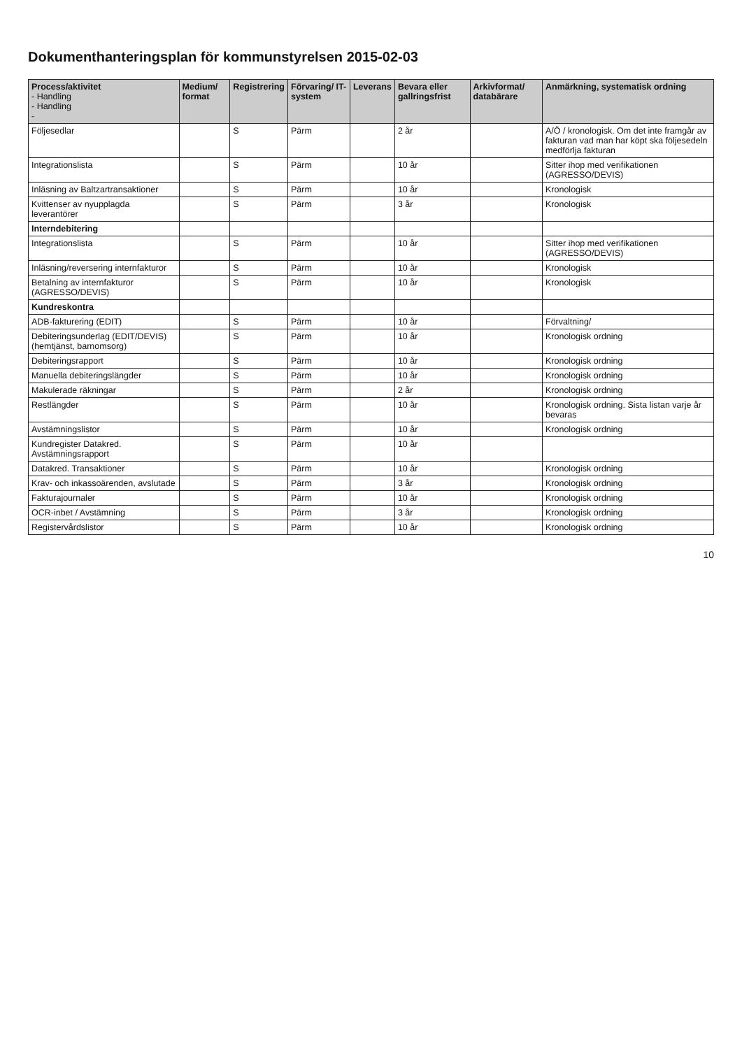Dokumenthanteringsplan för kommunstyrelsen 2015-02-03
| Process/aktivitet - Handling - Handling - | Medium/ format | Registrering | Förvaring/ IT-system | Leverans | Bevara eller gallringsfrist | Arkivformat/ databärare | Anmärkning, systematisk ordning |
| --- | --- | --- | --- | --- | --- | --- | --- |
| Följesedlar | | S | Pärm | | 2 år | | A/Ö / kronologisk. Om det inte framgår av fakturan vad man har köpt ska följesedeln medförlja fakturan |
| Integrationslista | | S | Pärm | | 10 år | | Sitter ihop med verifikationen (AGRESSO/DEVIS) |
| Inläsning av Baltzartransaktioner | | S | Pärm | | 10 år | | Kronologisk |
| Kvittenser av nyupplagda leverantörer | | S | Pärm | | 3 år | | Kronologisk |
| Interndebitering | | | | | | | |
| Integrationslista | | S | Pärm | | 10 år | | Sitter ihop med verifikationen (AGRESSO/DEVIS) |
| Inläsning/reversering internfakturor | | S | Pärm | | 10 år | | Kronologisk |
| Betalning av internfakturor (AGRESSO/DEVIS) | | S | Pärm | | 10 år | | Kronologisk |
| Kundreskontra | | | | | | | |
| ADB-fakturering (EDIT) | | S | Pärm | | 10 år | | Förvaltning/ |
| Debiteringsunderlag (EDIT/DEVIS) (hemtjänst, barnomsorg) | | S | Pärm | | 10 år | | Kronologisk ordning |
| Debiteringsrapport | | S | Pärm | | 10 år | | Kronologisk ordning |
| Manuella debiteringslängder | | S | Pärm | | 10 år | | Kronologisk ordning |
| Makulerade räkningar | | S | Pärm | | 2 år | | Kronologisk ordning |
| Restlängder | | S | Pärm | | 10 år | | Kronologisk ordning. Sista listan varje år bevaras |
| Avstämningslistor | | S | Pärm | | 10 år | | Kronologisk ordning |
| Kundregister Datakred. Avstämningsrapport | | S | Pärm | | 10 år | | |
| Datakred. Transaktioner | | S | Pärm | | 10 år | | Kronologisk ordning |
| Krav- och inkassoärenden, avslutade | | S | Pärm | | 3 år | | Kronologisk ordning |
| Fakturajournaler | | S | Pärm | | 10 år | | Kronologisk ordning |
| OCR-inbet / Avstämning | | S | Pärm | | 3 år | | Kronologisk ordning |
| Registervårdslistor | | S | Pärm | | 10 år | | Kronologisk ordning |
10